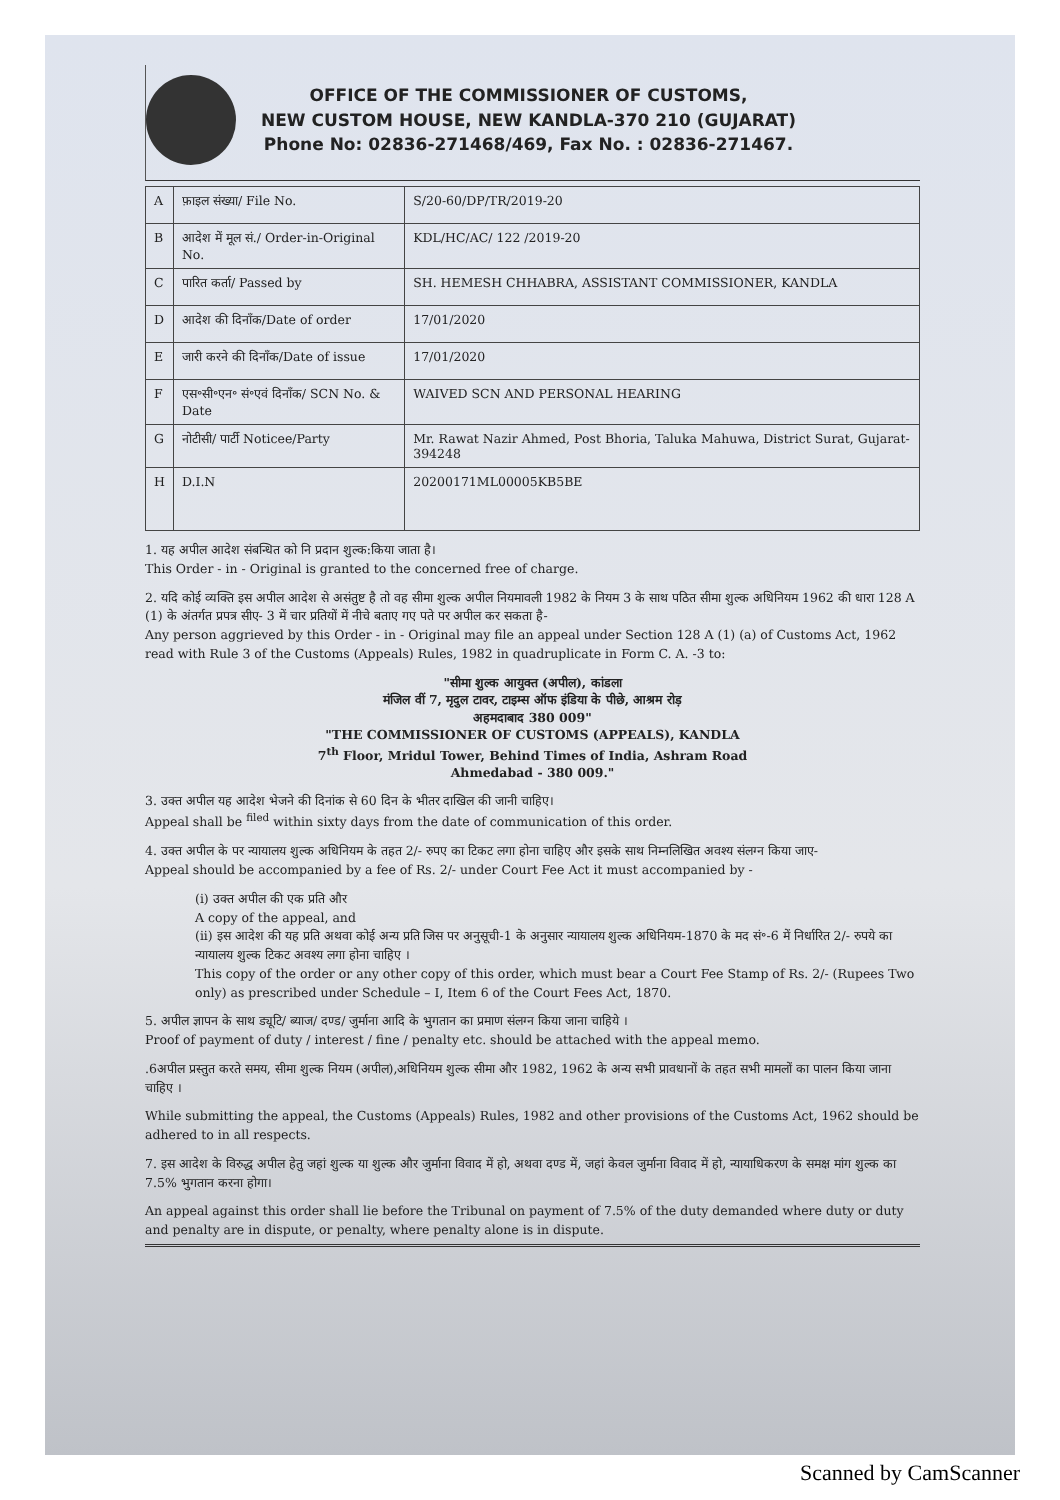OFFICE OF THE COMMISSIONER OF CUSTOMS,
NEW CUSTOM HOUSE, NEW KANDLA-370 210 (GUJARAT)
Phone No: 02836-271468/469, Fax No. : 02836-271467.
| A | फ़ाइल संख्या/ File No. | S/20-60/DP/TR/2019-20 |
| B | आदेश में मूल सं./ Order-in-Original No. | KDL/HC/AC/ 122 /2019-20 |
| C | पारित कर्ता/ Passed by | SH. HEMESH CHHABRA, ASSISTANT COMMISSIONER, KANDLA |
| D | आदेश की दिनाँक/Date of order | 17/01/2020 |
| E | जारी करने की दिनाँक/Date of issue | 17/01/2020 |
| F | एस॰सी॰एन॰ सं॰एवं दिनाँक/ SCN No. & Date | WAIVED SCN AND PERSONAL HEARING |
| G | नोटीसी/ पार्टी Noticee/Party | Mr. Rawat Nazir Ahmed, Post Bhoria, Taluka Mahuwa, District Surat, Gujarat-394248 |
| H | D.I.N | 20200171ML00005KB5BE |
1. यह अपील आदेश संबन्धित को नि प्रदान शुल्क:किया जाता है।
This Order - in - Original is granted to the concerned free of charge.
2. यदि कोई व्यक्ति इस अपील आदेश से असंतुष्ट है तो वह सीमा शुल्क अपील नियमावली 1982 के नियम 3 के साथ पठित सीमा शुल्क अधिनियम 1962 की धारा 128 A (1) के अंतर्गत प्रपत्र सीए- 3 में चार प्रतियों में नीचे बताए गए पते पर अपील कर सकता है-
Any person aggrieved by this Order - in - Original may file an appeal under Section 128 A (1) (a) of Customs Act, 1962 read with Rule 3 of the Customs (Appeals) Rules, 1982 in quadruplicate in Form C. A. -3 to:
"सीमा शुल्क आयुक्त (अपील), कांडला
मंजिल वीं 7, मृदुल टावर, टाइम्स ऑफ इंडिया के पीछे, आश्रम रोड़
अहमदाबाद 380 009"
"THE COMMISSIONER OF CUSTOMS (APPEALS), KANDLA
7<sup>th</sup> Floor, Mridul Tower, Behind Times of India, Ashram Road
Ahmedabad - 380 009."
3. उक्त अपील यह आदेश भेजने की दिनांक से 60 दिन के भीतर दाखिल की जानी चाहिए।
Appeal shall be <sup>filed</sup> within sixty days from the date of communication of this order.
4. उक्त अपील के पर न्यायालय शुल्क अधिनियम के तहत 2/- रुपए का टिकट लगा होना चाहिए और इसके साथ निम्नलिखित अवश्य संलग्न किया जाए-
Appeal should be accompanied by a fee of Rs. 2/- under Court Fee Act it must accompanied by -
(i) उक्त अपील की एक प्रति और
A copy of the appeal, and
(ii) इस आदेश की यह प्रति अथवा कोई अन्य प्रति जिस पर अनुसूची-1 के अनुसार न्यायालय शुल्क अधिनियम-1870 के मद सं॰-6 में निर्धारित 2/- रुपये का न्यायालय शुल्क टिकट अवश्य लगा होना चाहिए ।
This copy of the order or any other copy of this order, which must bear a Court Fee Stamp of Rs. 2/- (Rupees Two only) as prescribed under Schedule – I, Item 6 of the Court Fees Act, 1870.
5. अपील ज्ञापन के साथ ड्यूटि/ ब्याज/ दण्ड/ जुर्माना आदि के भुगतान का प्रमाण संलग्न किया जाना चाहिये ।
Proof of payment of duty / interest / fine / penalty etc. should be attached with the appeal memo.
.6अपील प्रस्तुत करते समय, सीमा शुल्क नियम (अपील),अधिनियम शुल्क सीमा और 1982, 1962 के अन्य सभी प्रावधानों के तहत सभी मामलों का पालन किया जाना चाहिए ।
While submitting the appeal, the Customs (Appeals) Rules, 1982 and other provisions of the Customs Act, 1962 should be adhered to in all respects.
7. इस आदेश के विरुद्ध अपील हेतु जहां शुल्क या शुल्क और जुर्माना विवाद में हो, अथवा दण्ड में, जहां केवल जुर्माना विवाद में हो, न्यायाधिकरण के समक्ष मांग शुल्क का 7.5% भुगतान करना होगा।
An appeal against this order shall lie before the Tribunal on payment of 7.5% of the duty demanded where duty or duty and penalty are in dispute, or penalty, where penalty alone is in dispute.
Scanned by CamScanner